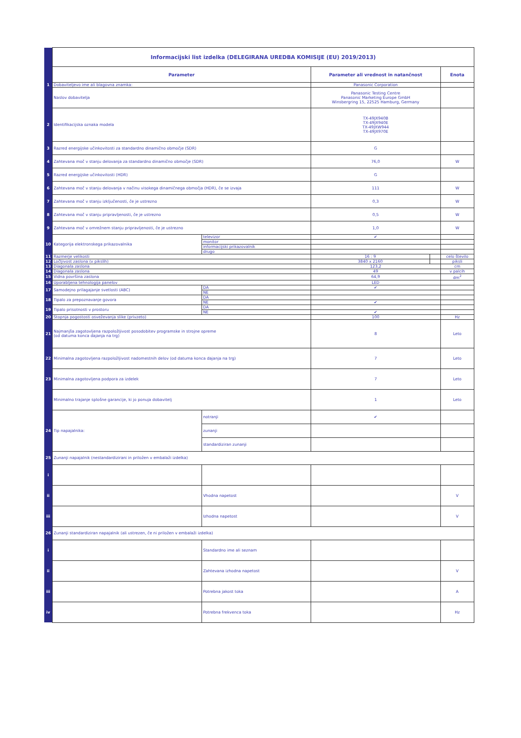| | Informacijski list izdelka (DELEGIRANA UREDBA KOMISIJE (EU) 2019/2013) | | | | |
| | Parameter | | Parameter ali vrednost in natančnost | | Enota |
| 1 | Dobaviteljevo ime ali blagovna znamka: | | Panasonic Corporation | | |
| | Naslov dobavitelja | | Panasonic Testing Centre Panasonic Marketing Europe GmbH Winsbergring 15, 22525 Hamburg, Germany | | |
| 2 | Identifikacijska oznaka modela | | TX-49JX940B TX-49JX940E TX-49JXW944 TX-49JX970E | | |
| 3 | Razred energijske učinkovitosti za standardno dinamično območje (SDR) | | G | | |
| 4 | Zahtevana moč v stanju delovanja za standardno dinamično območje (SDR) | | 76,0 | | W |
| 5 | Razred energijske učinkovitosti (HDR) | | G | | |
| 6 | Zahtevana moč v stanju delovanja v načinu visokega dinamičnega območja (HDR), če se izvaja | | 111 | | W |
| 7 | Zahtevana moč v stanju izključenosti, če je ustrezno | | 0,3 | | W |
| 8 | Zahtevana moč v stanju pripravljenosti, če je ustrezno | | 0,5 | | W |
| 9 | Zahtevana moč v omrežnem stanju pripravljenosti, če je ustrezno | | 1,0 | | W |
| 10 | Kategorija elektronskega prikazovalnika | televizor | ✔ | | |
| | | monitor | | | |
| | | informacijski prikazovalnik | | | |
| | | drugo | | | |
| 11 | Razmerje velikosti | | 16 : 9 | | celo število |
| 12 | Ločljivost zaslona (v pikslih) | | 3840 x 2160 | | piksli |
| 13 | Diagonala zaslona | | 123,2 | | cm |
| 14 | Diagonala zaslona | | 49 | | v palcih |
| 15 | Vidna površina zaslona | | 64,9 | | dm<sup>2</sup> |
| 16 | Uporabljena tehnologija panelov | | LED | | |
| 17 | Samodejno prilagajanje svetlosti (ABC) | DA | ✔ | | |
| | | NE | | | |
| 18 | Tipalo za prepoznavanje govora | DA | | | |
| | | NE | ✔ | | |
| 19 | Tipalo prisotnosti v prostoru | DA | | | |
| | | NE | ✔ | | |
| 20 | Stopnja pogostosti osveževanja slike (privzeto) | | 100 | | Hz |
| 21 | Najmanjša zagotovljena razpoložljivost posodobitev programske in strojne opreme (od datuma konca dajanja na trg) | | 8 | | Leto |
| 22 | Minimalna zagotovljena razpoložljivost nadomestnih delov (od datuma konca dajanja na trg) | | 7 | | Leto |
| 23 | Minimalna zagotovljena podpora za izdelek | | 7 | | Leto |
| | Minimalno trajanje splošne garancije, ki jo ponuja dobavitelj | | 1 | | Leto |
| 24 | Tip napajalnika: | notranji | ✔ | | |
| | | zunanji | | | |
| | | standardiziran zunanji | | | |
| 25 | Zunanji napajalnik (nestandardizirani in priložen v embalaži izdelka) | | | | |
| i | | | | | |
| ii | | Vhodna napetost | | | V |
| iii | | Izhodna napetost | | | V |
| 26 | Zunanji standardiziran napajalnik (ali ustrezen, če ni priložen v embalaži izdelka) | | | | |
| i | | Standardno ime ali seznam | | | |
| ii | | Zahtevana izhodna napetost | | | V |
| iii | | Potrebna jakost toka | | | A |
| iv | | Potrebna frekvenca toka | | | Hz |